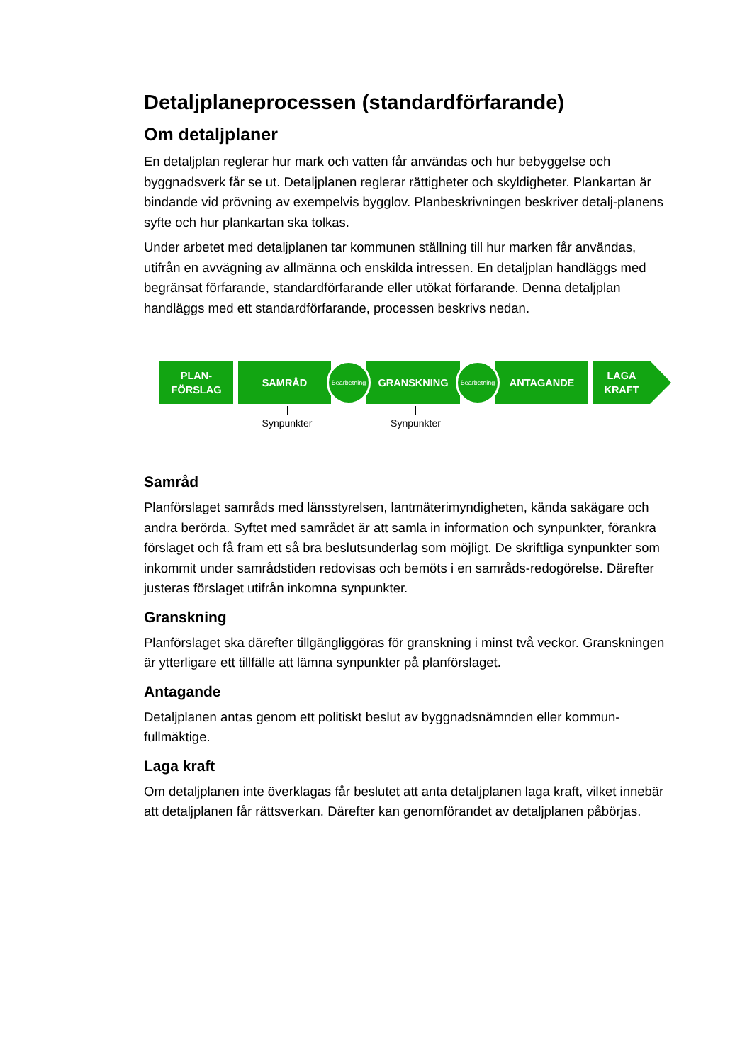Detaljplaneprocessen (standardförfarande)
Om detaljplaner
En detaljplan reglerar hur mark och vatten får användas och hur bebyggelse och byggnadsverk får se ut. Detaljplanen reglerar rättigheter och skyldigheter. Plankartan är bindande vid prövning av exempelvis bygglov. Planbeskrivningen beskriver detalj-planens syfte och hur plankartan ska tolkas.
Under arbetet med detaljplanen tar kommunen ställning till hur marken får användas, utifrån en avvägning av allmänna och enskilda intressen. En detaljplan handläggs med begränsat förfarande, standardförfarande eller utökat förfarande. Denna detaljplan handläggs med ett standardförfarande, processen beskrivs nedan.
PLAN-
FÖRSLAG
SAMRÅD
Synpunkter
Bearbetning
GRANSKNING
Synpunkter
Bearbetning
ANTAGANDE LAGA
KRAFT
Samråd
Planförslaget samråds med länsstyrelsen, lantmäterimyndigheten, kända sakägare och andra berörda. Syftet med samrådet är att samla in information och synpunkter, förankra förslaget och få fram ett så bra beslutsunderlag som möjligt. De skriftliga synpunkter som inkommit under samrådstiden redovisas och bemöts i en samråds-redogörelse. Därefter justeras förslaget utifrån inkomna synpunkter.
Granskning
Planförslaget ska därefter tillgängliggöras för granskning i minst två veckor. Granskningen är ytterligare ett tillfälle att lämna synpunkter på planförslaget.
Antagande
Detaljplanen antas genom ett politiskt beslut av byggnadsnämnden eller kommun-fullmäktige.
Laga kraft
Om detaljplanen inte överklagas får beslutet att anta detaljplanen laga kraft, vilket innebär att detaljplanen får rättsverkan. Därefter kan genomförandet av detaljplanen påbörjas.